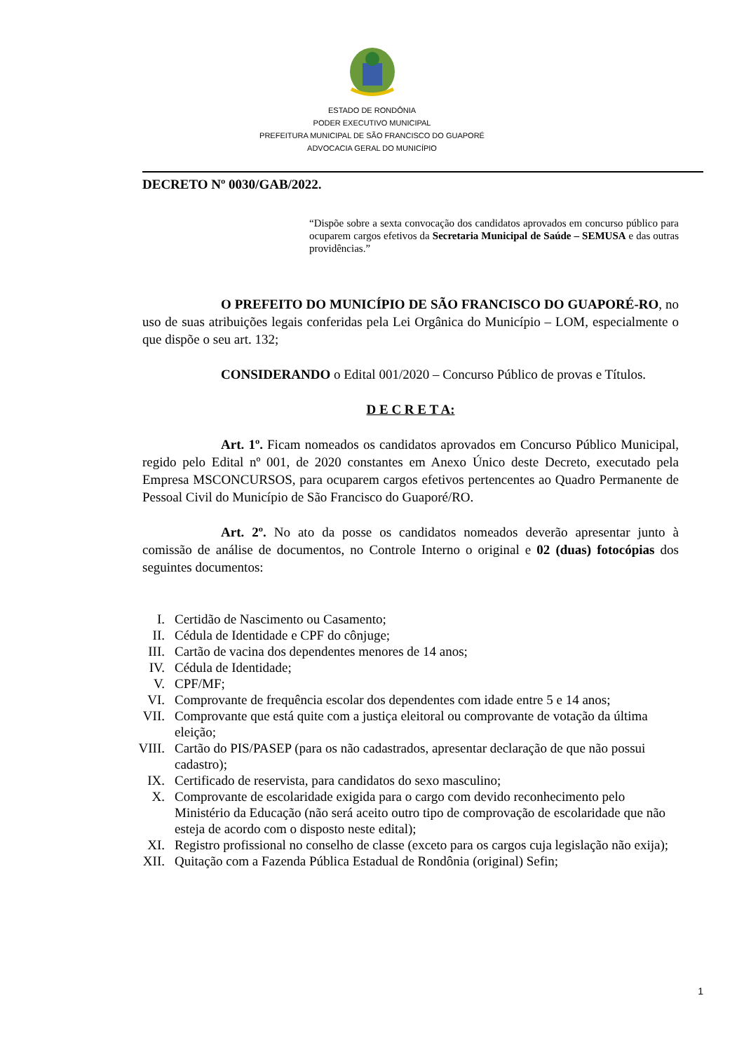ESTADO DE RONDÔNIA
PODER EXECUTIVO MUNICIPAL
PREFEITURA MUNICIPAL DE SÃO FRANCISCO DO GUAPORÉ
ADVOCACIA GERAL DO MUNICÍPIO
DECRETO Nº 0030/GAB/2022.
“Dispõe sobre a sexta convocação dos candidatos aprovados em concurso público para ocuparem cargos efetivos da Secretaria Municipal de Saúde – SEMUSA e das outras providências.”
O PREFEITO DO MUNICÍPIO DE SÃO FRANCISCO DO GUAPORÉ-RO, no uso de suas atribuições legais conferidas pela Lei Orgânica do Município – LOM, especialmente o que dispõe o seu art. 132;
CONSIDERANDO o Edital 001/2020 – Concurso Público de provas e Títulos.
D E C R E T A:
Art. 1º. Ficam nomeados os candidatos aprovados em Concurso Público Municipal, regido pelo Edital nº 001, de 2020 constantes em Anexo Único deste Decreto, executado pela Empresa MSCONCURSOS, para ocuparem cargos efetivos pertencentes ao Quadro Permanente de Pessoal Civil do Município de São Francisco do Guaporé/RO.
Art. 2º. No ato da posse os candidatos nomeados deverão apresentar junto à comissão de análise de documentos, no Controle Interno o original e 02 (duas) fotocópias dos seguintes documentos:
I. Certidão de Nascimento ou Casamento;
II. Cédula de Identidade e CPF do cônjuge;
III. Cartão de vacina dos dependentes menores de 14 anos;
IV. Cédula de Identidade;
V. CPF/MF;
VI. Comprovante de frequência escolar dos dependentes com idade entre 5 e 14 anos;
VII. Comprovante que está quite com a justiça eleitoral ou comprovante de votação da última eleição;
VIII. Cartão do PIS/PASEP (para os não cadastrados, apresentar declaração de que não possui cadastro);
IX. Certificado de reservista, para candidatos do sexo masculino;
X. Comprovante de escolaridade exigida para o cargo com devido reconhecimento pelo Ministério da Educação (não será aceito outro tipo de comprovação de escolaridade que não esteja de acordo com o disposto neste edital);
XI. Registro profissional no conselho de classe (exceto para os cargos cuja legislação não exija);
XII. Quitação com a Fazenda Pública Estadual de Rondônia (original) Sefin;
1